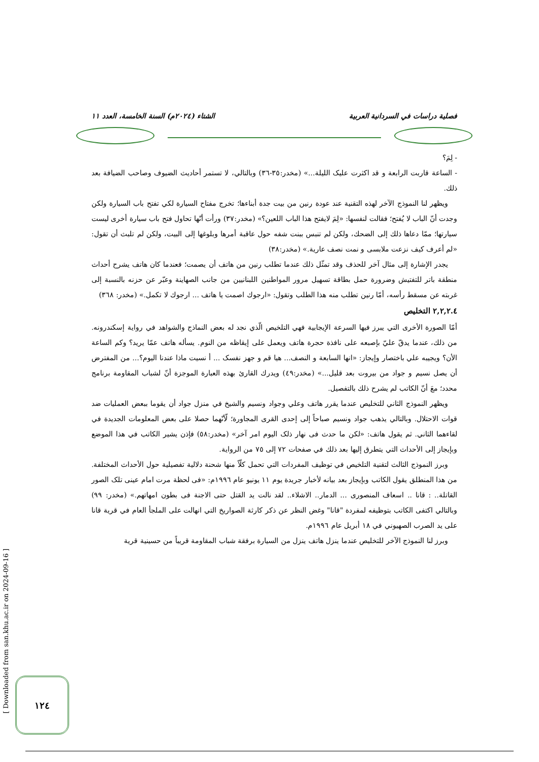فصلية دراسات في السردانية العربية الشتاء (٢٠٢٤م) السنة الخامسة، العدد ١١
- لِمَ؟
- الساعة قاربت الرابعة و قد اكثرت عليک الليلة...» (مخدر:٣٥-٣٦) وبالتالي، لا تستمر أحاديث الضيوف وصاحب الضيافة بعد ذلك.
ويظهر لنا النموذج الآخر لهذه التقنية عند عودة رنين من بيت جدة أبناءها؛ تخرج مفتاح السيارة لكي تفتح باب السيارة ولكن وجدت أنّ الباب لا يُفتح؛ فقالت لنفسها: «لِمَ لايفتح هذا الباب اللعين؟» (مخدر:٣٧) ورأت أنّها تحاول فتح باب سيارة أخرى ليست سيارتها؛ ممّا دعاها ذلك إلى الضحك، ولكن لم تنبس ببنت شفه حول عاقبة أمرها وبلوغها إلى البيت، ولكن لم تلبث أن تقول: «لم أعرف كيف نزعت ملابسی و نمت نصف عارية.» (مخدر:٣٨)
يجدر الإشارة إلى مثال آخر للحذف وقد تمثّل ذلك عندما تطلب رنين من هاتف أن يصمت؛ فعندما كان هاتف يشرح أحداث منطقة باتر للتفتيش وضرورة حمل بطاقة تسهيل مرور المواطنين اللبنانيين من جانب الصهاينة وعبّر عن حزنه بالنسبة إلى غربته عن مسقط رأسه، أمّا رنين تطلب منه هذا الطلب وتقول: «ارجوك اصمت يا هاتف ... ارجوك لا تكمل.» (مخدر: ٣٦٨)
٢,٢,٢.٤ التخليص
أمّا الصورة الأخرى التي يبرز فيها السرعة الإيجابية فهي التلخيص الّذي نجد له بعض النماذج والشواهد في رواية إسكندرونه. من ذلك، عندما يدقّ عليّ بإصبعه على نافذة حجرة هاتف ويعمل على إيقاظه من النوم. يسأله هاتف عمّا يريد؟ وكم الساعة الأن؟ ويجيبه علي باختصار وإيجاز: «انها السابعة و النصف... هيا قم و جهز نفسک ... أ نسيت ماذا عندنا اليوم؟... من المفترض أن يصل نسيم و جواد من بيروت بعد قليل...» (مخدر:٤٩) ويدرك القارئ بهذه العبارة الموجزة أنّ لشباب المقاومة برنامج محدد؛ معَ أنّ الكاتب لم يشرح ذلك بالتفصيل.
ويظهر النموذج الثاني للتخليص عندما يقرر هاتف وعلي وجواد ونسيم والشيخ في منزل جواد أن يقوما ببعض العمليات ضد قوات الاحتلال. وبالتالي يذهب جواد ونسيم صباحاً إلى إحدى القرى المجاورة؛ لّأنّهما حصلا على بعض المعلومات الجديدة في لقاءهما الثاني. ثم يقول هاتف: «لكن ما حدث فی نهار ذلک اليوم امر آخر» (مخدر:٥٨) فإذن يشير الكاتب في هذا الموضع وبإيجاز إلى الأحداث التي يتطرق إليها بعد ذلك في صفحات ٧٢ إلى ٧٥ من الرواية.
وبرز النموذج الثالث لتقنية التلخيص في توظيف المفردات التي تحمل كلّاً منها شحنة دلالية تفصيلية حول الأحداث المختلفة. من هذا المنطلق يقول الكاتب وبإيجاز بعد بيانه لأخبار جريدة يوم ١١ يونيو عام ١٩٩٦م: «فی لحظة مرت امام عينی تلک الصور القاتلة.. : قانا .. اسعاف المنصوری ... الدمار.. الاشلاء.. لقد نالت يد القتل حتی الاجنة فی بطون امهاتهم.» (مخدر: ٩٩) وبالتالي اكتفى الكاتب بتوظيفه لمفردة "قانا" وغض النظر عن ذكر كارثة الصواريخ التي انهالت على الملجأ العام في قرية قانا على يد الصرب الصهيوني في ١٨ أبريل عام ١٩٩٦م.
وبرز لنا النموذج الآخر للتخليص عندما ينزل هاتف ينزل من السيارة برفقة شباب المقاومة قريباً من حسينية قرية
[ Downloaded from san.khu.ac.ir on 2024-09-16 ]
١٢٤